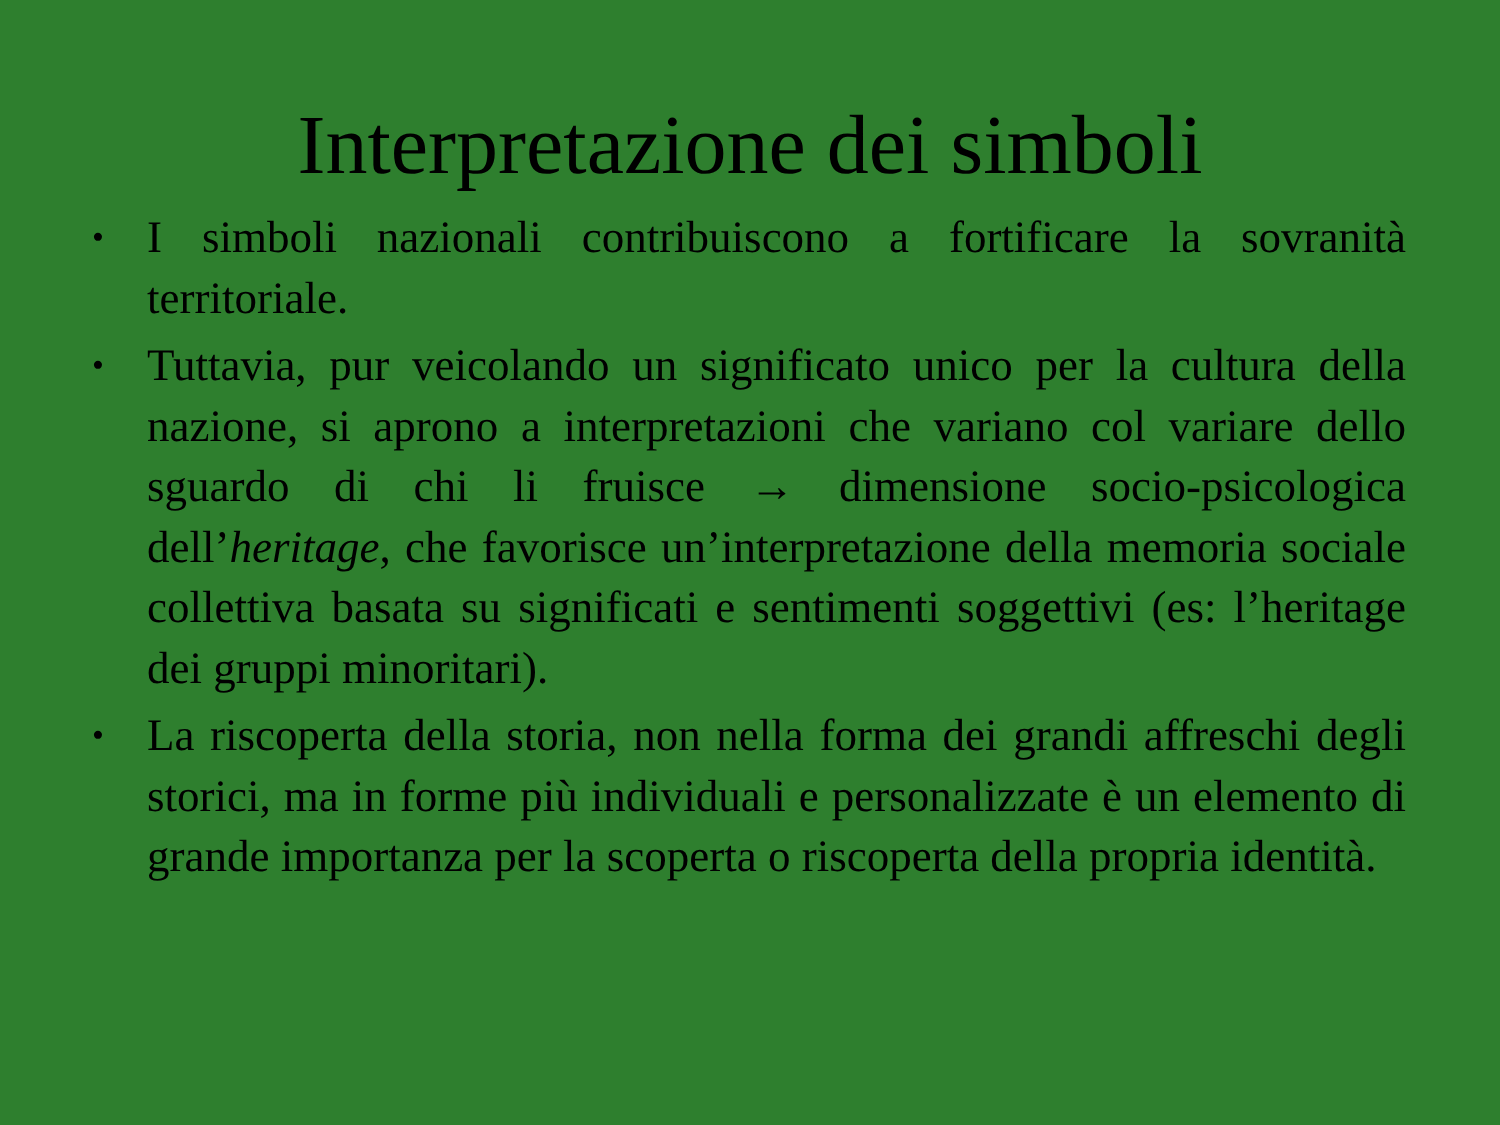Interpretazione dei simboli
• I simboli nazionali contribuiscono a fortificare la sovranità territoriale.
• Tuttavia, pur veicolando un significato unico per la cultura della nazione, si aprono a interpretazioni che variano col variare dello sguardo di chi li fruisce → dimensione socio-psicologica dell’heritage, che favorisce un’interpretazione della memoria sociale collettiva basata su significati e sentimenti soggettivi (es: l’heritage dei gruppi minoritari).
• La riscoperta della storia, non nella forma dei grandi affreschi degli storici, ma in forme più individuali e personalizzate è un elemento di grande importanza per la scoperta o riscoperta della propria identità.